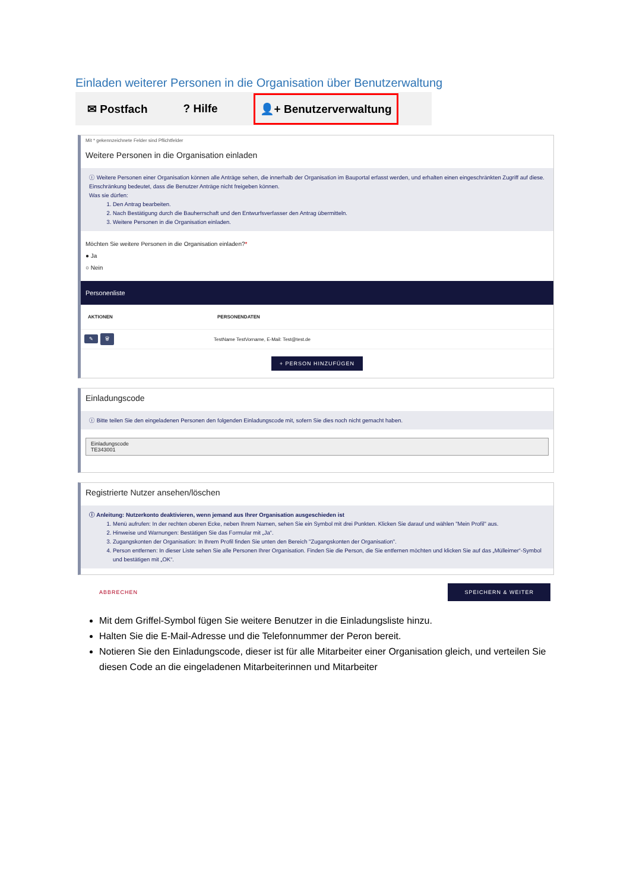Einladen weiterer Personen in die Organisation über Benutzerwaltung
✉ Postfach? Hilfe 👤+ Benutzerverwaltung
Mit * gekennzeichnete Felder sind Pflichtfelder
Weitere Personen in die Organisation einladen
ⓘ Weitere Personen einer Organisation können alle Anträge sehen, die innerhalb der Organisation im Bauportal erfasst werden, und erhalten einen eingeschränkten Zugriff auf diese. Einschränkung bedeutet, dass die Benutzer Anträge nicht freigeben können.
Was sie dürfen:
1. Den Antrag bearbeiten.
2. Nach Bestätigung durch die Bauherrschaft und den Entwurfsverfasser den Antrag übermitteln.
3. Weitere Personen in die Organisation einladen.
Möchten Sie weitere Personen in die Organisation einladen?*
● Ja
○ Nein
Personenliste
| AKTIONEN | PERSONENDATEN |
| --- | --- |
| ✎ 🗑 | TestName TestVorname, E-Mail: Test@test.de |
+ PERSON HINZUFÜGEN
Einladungscode
ⓘ Bitte teilen Sie den eingeladenen Personen den folgenden Einladungscode mit, sofern Sie dies noch nicht gemacht haben.
Einladungscode
TE343001
Registrierte Nutzer ansehen/löschen
ⓘ Anleitung: Nutzerkonto deaktivieren, wenn jemand aus Ihrer Organisation ausgeschieden ist
1. Menü aufrufen: In der rechten oberen Ecke, neben Ihrem Namen, sehen Sie ein Symbol mit drei Punkten. Klicken Sie darauf und wählen "Mein Profil" aus.
2. Hinweise und Warnungen: Bestätigen Sie das Formular mit „Ja“.
3. Zugangskonten der Organisation: In Ihrem Profil finden Sie unten den Bereich "Zugangskonten der Organisation".
4. Person entfernen: In dieser Liste sehen Sie alle Personen Ihrer Organisation. Finden Sie die Person, die Sie entfernen möchten und klicken Sie auf das „Mülleimer“-Symbol und bestätigen mit „OK“.
ABBRECHEN SPEICHERN & WEITER
Mit dem Griffel-Symbol fügen Sie weitere Benutzer in die Einladungsliste hinzu.
Halten Sie die E-Mail-Adresse und die Telefonnummer der Peron bereit.
Notieren Sie den Einladungscode, dieser ist für alle Mitarbeiter einer Organisation gleich, und verteilen Sie diesen Code an die eingeladenen Mitarbeiterinnen und Mitarbeiter